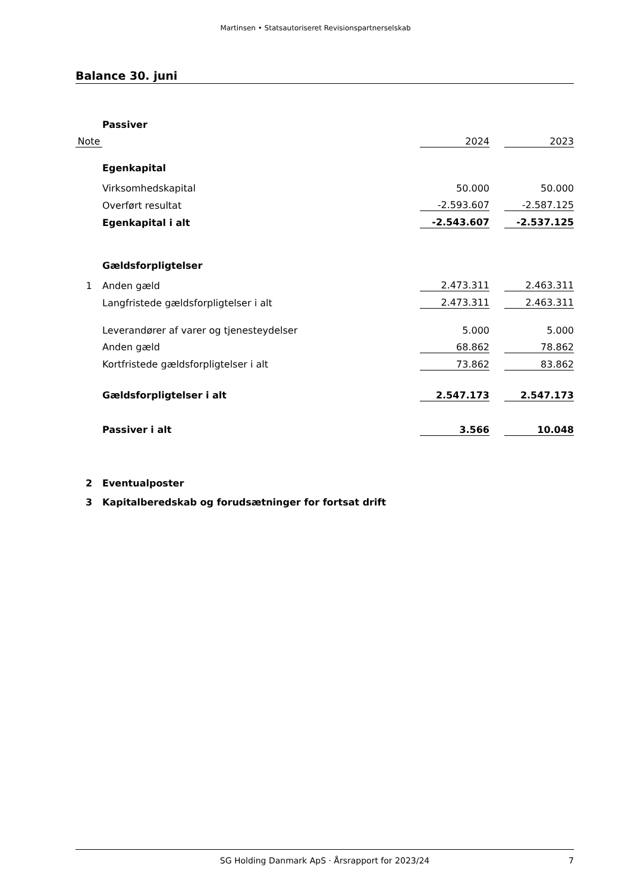Martinsen • Statsautoriseret Revisionspartnerselskab
Balance 30. juni
| | Passiver | | | |
| Note | | 2024 | | 2023 |
| | Egenkapital | | | |
| | Virksomhedskapital | 50.000 | | 50.000 |
| | Overført resultat | -2.593.607 | | -2.587.125 |
| | Egenkapital i alt | -2.543.607 | | -2.537.125 |
| | Gældsforpligtelser | | | |
| 1 | Anden gæld | 2.473.311 | | 2.463.311 |
| | Langfristede gældsforpligtelser i alt | 2.473.311 | | 2.463.311 |
| | Leverandører af varer og tjenesteydelser | 5.000 | | 5.000 |
| | Anden gæld | 68.862 | | 78.862 |
| | Kortfristede gældsforpligtelser i alt | 73.862 | | 83.862 |
| | Gældsforpligtelser i alt | 2.547.173 | | 2.547.173 |
| | Passiver i alt | 3.566 | | 10.048 |
| 2 | Eventualposter | | | |
| 3 | Kapitalberedskab og forudsætninger for fortsat drift | | | |
SG Holding Danmark ApS · Årsrapport for 2023/24 7